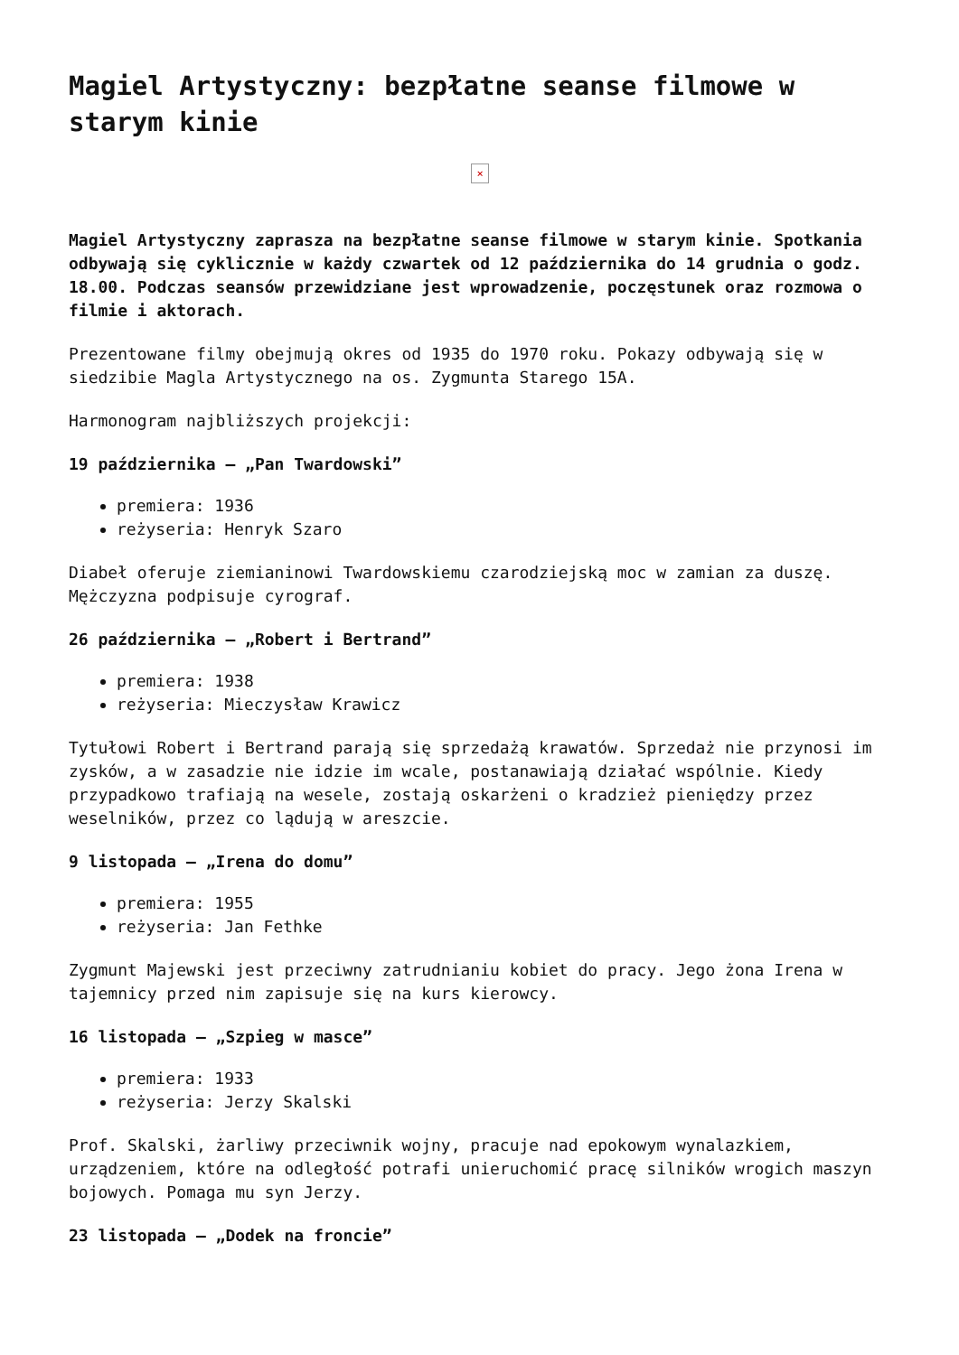Magiel Artystyczny: bezpłatne seanse filmowe w starym kinie
×
Magiel Artystyczny zaprasza na bezpłatne seanse filmowe w starym kinie. Spotkania odbywają się cyklicznie w każdy czwartek od 12 października do 14 grudnia o godz. 18.00. Podczas seansów przewidziane jest wprowadzenie, poczęstunek oraz rozmowa o filmie i aktorach.
Prezentowane filmy obejmują okres od 1935 do 1970 roku. Pokazy odbywają się w siedzibie Magla Artystycznego na os. Zygmunta Starego 15A.
Harmonogram najbliższych projekcji:
19 października – „Pan Twardowski”
premiera: 1936
reżyseria: Henryk Szaro
Diabeł oferuje ziemianinowi Twardowskiemu czarodziejską moc w zamian za duszę. Mężczyzna podpisuje cyrograf.
26 października – „Robert i Bertrand”
premiera: 1938
reżyseria: Mieczysław Krawicz
Tytułowi Robert i Bertrand parają się sprzedażą krawatów. Sprzedaż nie przynosi im zysków, a w zasadzie nie idzie im wcale, postanawiają działać wspólnie. Kiedy przypadkowo trafiają na wesele, zostają oskarżeni o kradzież pieniędzy przez weselników, przez co lądują w areszcie.
9 listopada – „Irena do domu”
premiera: 1955
reżyseria: Jan Fethke
Zygmunt Majewski jest przeciwny zatrudnianiu kobiet do pracy. Jego żona Irena w tajemnicy przed nim zapisuje się na kurs kierowcy.
16 listopada – „Szpieg w masce”
premiera: 1933
reżyseria: Jerzy Skalski
Prof. Skalski, żarliwy przeciwnik wojny, pracuje nad epokowym wynalazkiem, urządzeniem, które na odległość potrafi unieruchomić pracę silników wrogich maszyn bojowych. Pomaga mu syn Jerzy.
23 listopada – „Dodek na froncie”